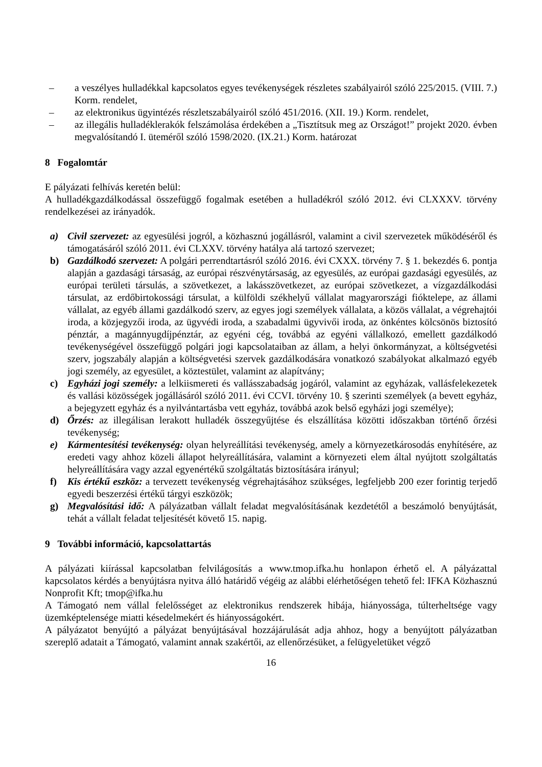– a veszélyes hulladékkal kapcsolatos egyes tevékenységek részletes szabályairól szóló 225/2015. (VIII. 7.) Korm. rendelet,
– az elektronikus ügyintézés részletszabályairól szóló 451/2016. (XII. 19.) Korm. rendelet,
– az illegális hulladéklerakók felszámolása érdekében a „Tisztítsuk meg az Országot!” projekt 2020. évben megvalósítandó I. üteméről szóló 1598/2020. (IX.21.) Korm. határozat
8 Fogalomtár
E pályázati felhívás keretén belül:
A hulladékgazdálkodással összefüggő fogalmak esetében a hulladékról szóló 2012. évi CLXXXV. törvény rendelkezései az irányadók.
a) Civil szervezet: az egyesülési jogról, a közhasznú jogállásról, valamint a civil szervezetek működéséről és támogatásáról szóló 2011. évi CLXXV. törvény hatálya alá tartozó szervezet;
b) Gazdálkodó szervezet: A polgári perrendtartásról szóló 2016. évi CXXX. törvény 7. § 1. bekezdés 6. pontja alapján a gazdasági társaság, az európai részvénytársaság, az egyesülés, az európai gazdasági egyesülés, az európai területi társulás, a szövetkezet, a lakásszövetkezet, az európai szövetkezet, a vízgazdálkodási társulat, az erdőbirtokossági társulat, a külföldi székhelyű vállalat magyarországi fióktelepe, az állami vállalat, az egyéb állami gazdálkodó szerv, az egyes jogi személyek vállalata, a közös vállalat, a végrehajtói iroda, a közjegyzői iroda, az ügyvédi iroda, a szabadalmi ügyvivői iroda, az önkéntes kölcsönös biztosító pénztár, a magánnyugdíjpénztár, az egyéni cég, továbbá az egyéni vállalkozó, emellett gazdálkodó tevékenységével összefüggő polgári jogi kapcsolataiban az állam, a helyi önkormányzat, a költségvetési szerv, jogszabály alapján a költségvetési szervek gazdálkodására vonatkozó szabályokat alkalmazó egyéb jogi személy, az egyesület, a köztestület, valamint az alapítvány;
c) Egyházi jogi személy: a lelkiismereti és vallásszabadság jogáról, valamint az egyházak, vallásfelekezetek és vallási közösségek jogállásáról szóló 2011. évi CCVI. törvény 10. § szerinti személyek (a bevett egyház, a bejegyzett egyház és a nyilvántartásba vett egyház, továbbá azok belső egyházi jogi személye);
d) Őrzés: az illegálisan lerakott hulladék összegyűjtése és elszállítása közötti időszakban történő őrzési tevékenység;
e) Kármentesítési tevékenység: olyan helyreállítási tevékenység, amely a környezetkárosodás enyhítésére, az eredeti vagy ahhoz közeli állapot helyreállítására, valamint a környezeti elem által nyújtott szolgáltatás helyreállítására vagy azzal egyenértékű szolgáltatás biztosítására irányul;
f) Kis értékű eszköz: a tervezett tevékenység végrehajtásához szükséges, legfeljebb 200 ezer forintig terjedő egyedi beszerzési értékű tárgyi eszközök;
g) Megvalósítási idő: A pályázatban vállalt feladat megvalósításának kezdetétől a beszámoló benyújtását, tehát a vállalt feladat teljesítését követő 15. napig.
9 További információ, kapcsolattartás
A pályázati kiírással kapcsolatban felvilágosítás a www.tmop.ifka.hu honlapon érhető el. A pályázattal kapcsolatos kérdés a benyújtásra nyitva álló határidő végéig az alábbi elérhetőségen tehető fel: IFKA Közhasznú Nonprofit Kft; tmop@ifka.hu
A Támogató nem vállal felelősséget az elektronikus rendszerek hibája, hiányossága, túlterheltsége vagy üzemképtelensége miatti késedelmekért és hiányosságokért.
A pályázatot benyújtó a pályázat benyújtásával hozzájárulását adja ahhoz, hogy a benyújtott pályázatban szereplő adatait a Támogató, valamint annak szakértői, az ellenőrzésüket, a felügyeletüket végző
16